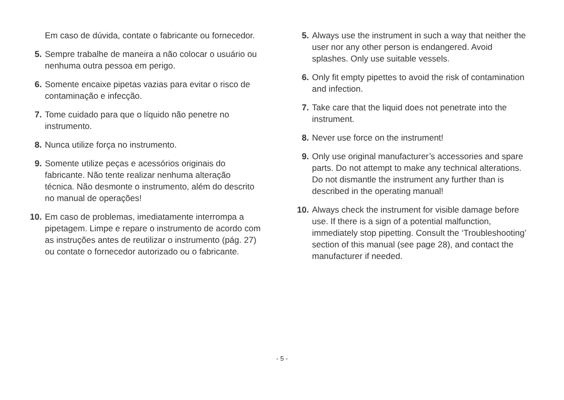Em caso de dúvida, contate o fabricante ou fornecedor.
5. Sempre trabalhe de maneira a não colocar o usuário ou nenhuma outra pessoa em perigo.
6. Somente encaixe pipetas vazias para evitar o risco de contaminação e infecção.
7. Tome cuidado para que o líquido não penetre no instrumento.
8. Nunca utilize força no instrumento.
9. Somente utilize peças e acessórios originais do fabricante. Não tente realizar nenhuma alteração técnica. Não desmonte o instrumento, além do descrito no manual de operações!
10. Em caso de problemas, imediatamente interrompa a pipetagem. Limpe e repare o instrumento de acordo com as instruções antes de reutilizar o instrumento (pág. 27) ou contate o fornecedor autorizado ou o fabricante.
5. Always use the instrument in such a way that nei­ther the user nor any other person is endangered. Avoid splashes. Only use suitable vessels.
6. Only fit empty pipettes to avoid the risk of conta­mination and infection.
7. Take care that the liquid does not penetrate into the instrument.
8. Never use force on the instrument!
9. Only use original manufacturer’s accessories and spare parts. Do not attempt to make any technical alterations. Do not dismantle the instrument any further than is described in the operating manual!
10. Always check the instrument for visible damage before use. If there is a sign of a potential mal­function, immediately stop pipetting. Consult the ‘Troubleshooting’ section of this manual (see page 28), and contact the manufacturer if needed.
- 5 -